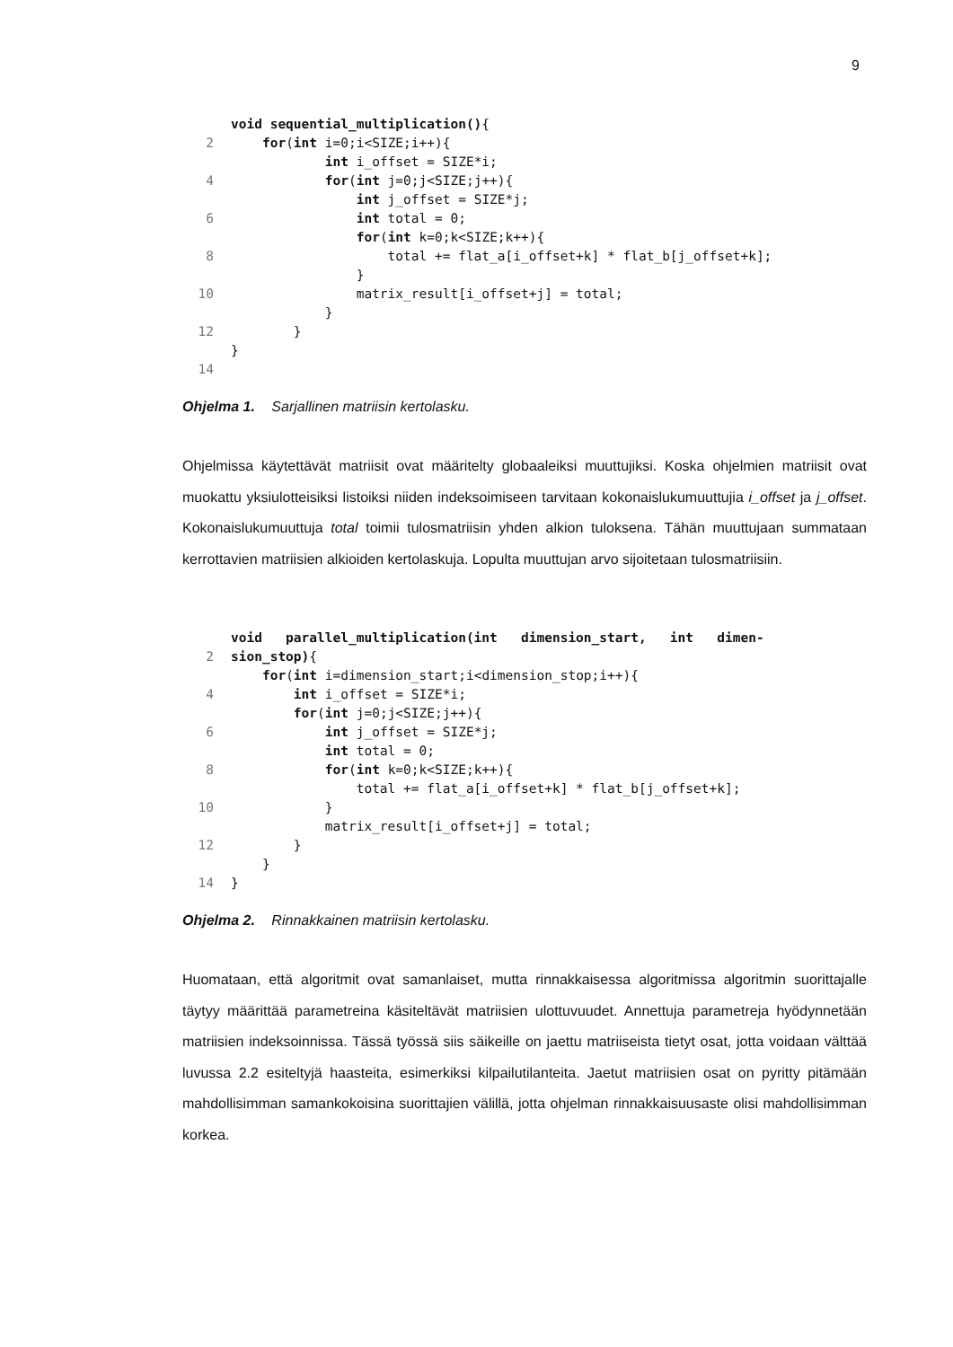9
void sequential_multiplication(){
2 for(int i=0;i<SIZE;i++){
int i_offset = SIZE*i;
4 for(int j=0;j<SIZE;j++){
int j_offset = SIZE*j;
6 int total = 0;
for(int k=0;k<SIZE;k++){
8 total += flat_a[i_offset+k] * flat_b[j_offset+k];
}
10 matrix_result[i_offset+j] = total;
}
12 }
}
14
Ohjelma 1. Sarjallinen matriisin kertolasku.
Ohjelmissa käytettävät matriisit ovat määritelty globaaleiksi muuttujiksi. Koska ohjelmien matriisit ovat muokattu yksiulotteisiksi listoiksi niiden indeksoimiseen tarvitaan kokonais­lukumuuttujia i_offset ja j_offset. Kokonaislukumuuttuja total toimii tulosmatriisin yhden alkion tuloksena. Tähän muuttujaan summataan kerrottavien matriisien alkioiden kerto­laskuja. Lopulta muuttujan arvo sijoitetaan tulosmatriisiin.
void parallel_multiplication(int dimension_start, int dimen-
2 sion_stop){
for(int i=dimension_start;i<dimension_stop;i++){
4 int i_offset = SIZE*i;
for(int j=0;j<SIZE;j++){
6 int j_offset = SIZE*j;
int total = 0;
8 for(int k=0;k<SIZE;k++){
total += flat_a[i_offset+k] * flat_b[j_offset+k];
10 }
matrix_result[i_offset+j] = total;
12 }
}
14 }
Ohjelma 2. Rinnakkainen matriisin kertolasku.
Huomataan, että algoritmit ovat samanlaiset, mutta rinnakkaisessa algoritmissa algorit­min suorittajalle täytyy määrittää parametreina käsiteltävät matriisien ulottuvuudet. An­nettuja parametreja hyödynnetään matriisien indeksoinnissa. Tässä työssä siis säikeille on jaettu matriiseista tietyt osat, jotta voidaan välttää luvussa 2.2 esiteltyjä haasteita, esimerkiksi kilpailutilanteita. Jaetut matriisien osat on pyritty pitämään mahdollisimman samankokoisina suorittajien välillä, jotta ohjelman rinnakkaisuusaste olisi mahdollisim­man korkea.